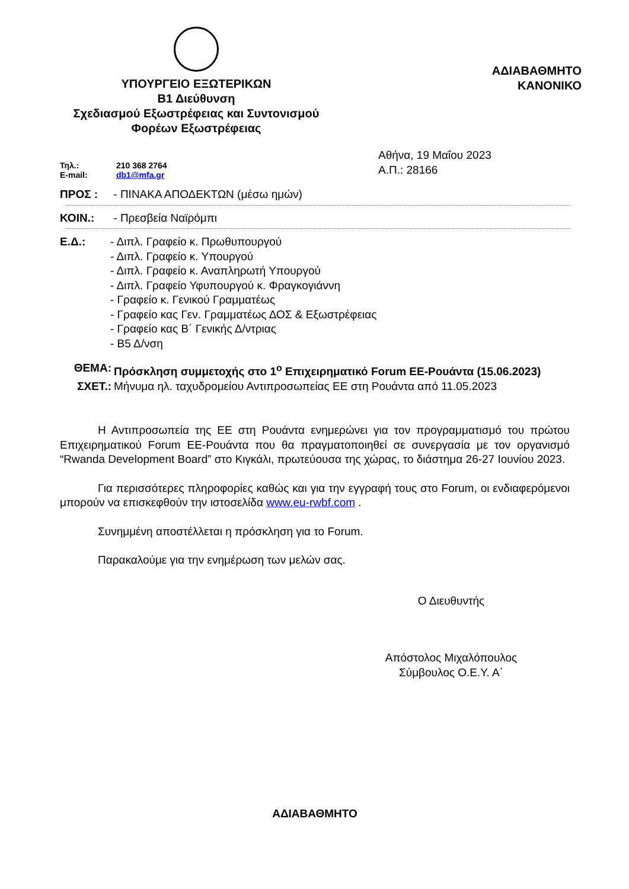ΥΠΟΥΡΓΕΙΟ ΕΞΩΤΕΡΙΚΩΝ
Β1 Διεύθυνση
Σχεδιασμού Εξωστρέφειας και Συντονισμού
Φορέων Εξωστρέφειας
ΑΔΙΑΒΑΘΜΗΤΟ
ΚΑΝΟΝΙΚΟ
Τηλ.: 210 368 2764
E-mail: db1@mfa.gr
Αθήνα, 19 Μαΐου 2023
Α.Π.: 28166
ΠΡΟΣ : - ΠΙΝΑΚΑ ΑΠΟΔΕΚΤΩΝ (μέσω ημών)
ΚΟΙΝ.: - Πρεσβεία Ναϊρόμπι
Ε.Δ.: - Διπλ. Γραφείο κ. Πρωθυπουργού
- Διπλ. Γραφείο κ. Υπουργού
- Διπλ. Γραφείο κ. Αναπληρωτή Υπουργού
- Διπλ. Γραφείο Υφυπουργού κ. Φραγκογιάννη
- Γραφείο κ. Γενικού Γραμματέως
- Γραφείο κας Γεν. Γραμματέως ΔΟΣ & Εξωστρέφειας
- Γραφείο κας Β΄ Γενικής Δ/ντριας
- Β5 Δ/νση
ΘΕΜΑ: Πρόσκληση συμμετοχής στο 1<sup>ο</sup> Επιχειρηματικό Forum ΕΕ-Ρουάντα (15.06.2023)
ΣΧΕΤ.: Μήνυμα ηλ. ταχυδρομείου Αντιπροσωπείας ΕΕ στη Ρουάντα από 11.05.2023
Η Αντιπροσωπεία της ΕΕ στη Ρουάντα ενημερώνει για τον προγραμματισμό του πρώτου Επιχειρηματικού Forum ΕΕ-Ρουάντα που θα πραγματοποιηθεί σε συνεργασία με τον οργανισμό “Rwanda Development Board” στο Κιγκάλι, πρωτεύουσα της χώρας, το διάστημα 26-27 Ιουνίου 2023.
Για περισσότερες πληροφορίες καθώς και για την εγγραφή τους στο Forum, οι ενδιαφερόμενοι μπορούν να επισκεφθούν την ιστοσελίδα www.eu-rwbf.com .
Συνημμένη αποστέλλεται η πρόσκληση για το Forum.
Παρακαλούμε για την ενημέρωση των μελών σας.
Ο Διευθυντής
Απόστολος Μιχαλόπουλος
Σύμβουλος Ο.Ε.Υ. Α΄
ΑΔΙΑΒΑΘΜΗΤΟ